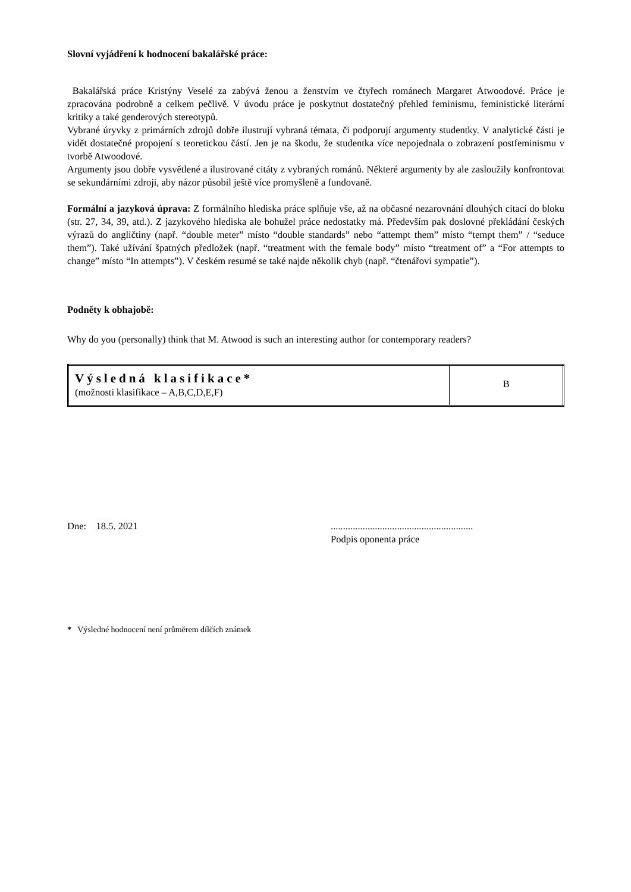Slovní vyjádření k hodnocení bakalářské práce:
Bakalářská práce Kristýny Veselé za zabývá ženou a ženstvím ve čtyřech románech Margaret Atwoodové. Práce je zpracována podrobně a celkem pečlivě. V úvodu práce je poskytnut dostatečný přehled feminismu, feministické literární kritiky a také genderových stereotypů.
Vybrané úryvky z primárních zdrojů dobře ilustrují vybraná témata, či podporují argumenty studentky. V analytické části je vidět dostatečné propojení s teoretickou částí. Jen je na škodu, že studentka více nepojednala o zobrazení postfeminismu v tvorbě Atwoodové.
Argumenty jsou dobře vysvětlené a ilustrované citáty z vybraných románů. Některé argumenty by ale zasloužily konfrontovat se sekundárními zdroji, aby názor působil ještě více promyšleně a fundovaně.
Formální a jazyková úprava: Z formálního hlediska práce splňuje vše, až na občasné nezarovnání dlouhých citací do bloku (str. 27, 34, 39, atd.). Z jazykového hlediska ale bohužel práce nedostatky má. Především pak doslovné překládání českých výrazů do angličtiny (např. “double meter” místo “double standards” nebo “attempt them” místo “tempt them” / “seduce them”). Také užívání špatných předložek (např. “treatment with the female body” místo “treatment of” a “For attempts to change” místo “In attempts”). V českém resumé se také najde několik chyb (např. “čtenářovi sympatie”).
Podněty k obhajobě:
Why do you (personally) think that M. Atwood is such an interesting author for contemporary readers?
| Výsledná klasifikace* (možnosti klasifikace – A,B,C,D,E,F) | B |
Dne: 18.5. 2021 ..........................................................
Podpis oponenta práce
* Výsledné hodnocení není průměrem dílčích známek